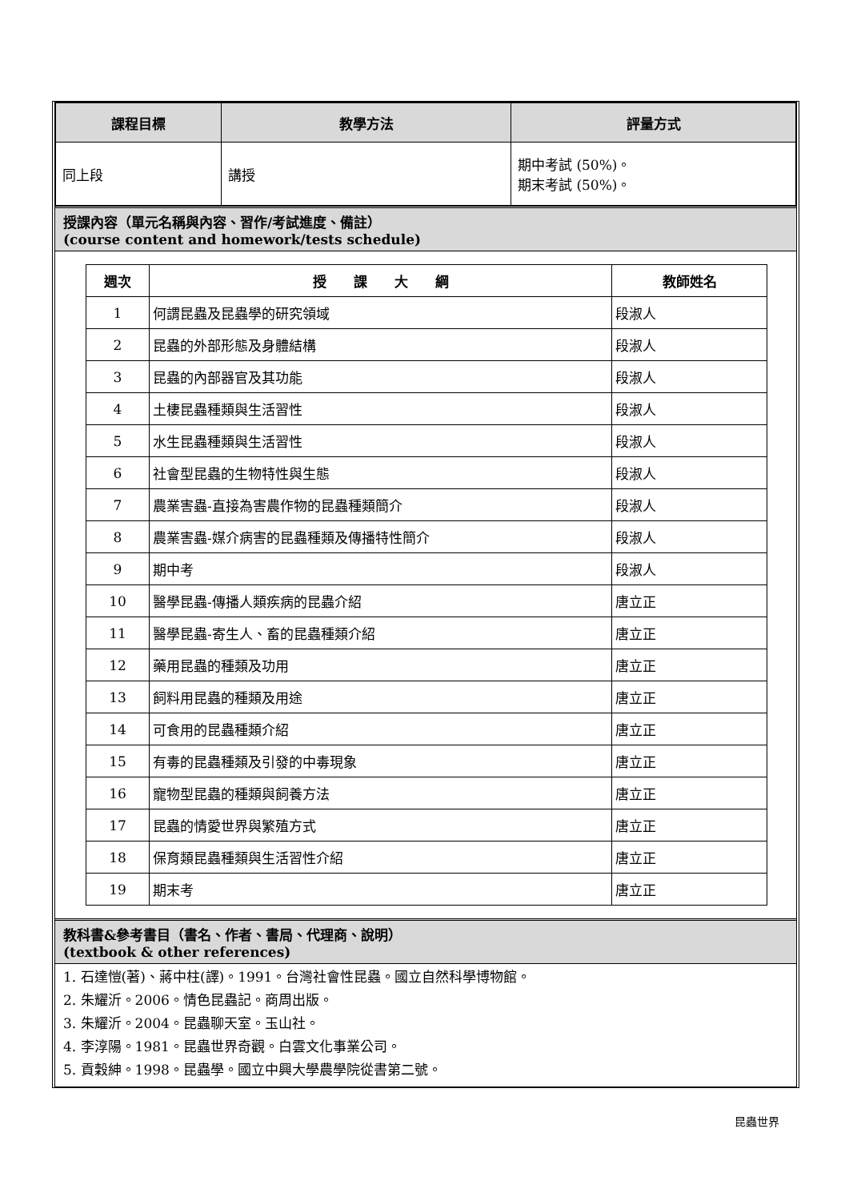| 課程目標 | 教學方法 | 評量方式 |
| --- | --- | --- |
| 同上段 | 講授 | 期中考試 (50%)。 期末考試 (50%)。 |
授課內容（單元名稱與內容、習作/考試進度、備註）
(course content and homework/tests schedule)
| 週次 | 授 課 大 綱 | 教師姓名 |
| --- | --- | --- |
| 1 | 何謂昆蟲及昆蟲學的研究領域 | 段淑人 |
| 2 | 昆蟲的外部形態及身體結構 | 段淑人 |
| 3 | 昆蟲的內部器官及其功能 | 段淑人 |
| 4 | 土棲昆蟲種類與生活習性 | 段淑人 |
| 5 | 水生昆蟲種類與生活習性 | 段淑人 |
| 6 | 社會型昆蟲的生物特性與生態 | 段淑人 |
| 7 | 農業害蟲-直接為害農作物的昆蟲種類簡介 | 段淑人 |
| 8 | 農業害蟲-媒介病害的昆蟲種類及傳播特性簡介 | 段淑人 |
| 9 | 期中考 | 段淑人 |
| 10 | 醫學昆蟲-傳播人類疾病的昆蟲介紹 | 唐立正 |
| 11 | 醫學昆蟲-寄生人、畜的昆蟲種類介紹 | 唐立正 |
| 12 | 藥用昆蟲的種類及功用 | 唐立正 |
| 13 | 飼料用昆蟲的種類及用途 | 唐立正 |
| 14 | 可食用的昆蟲種類介紹 | 唐立正 |
| 15 | 有毒的昆蟲種類及引發的中毒現象 | 唐立正 |
| 16 | 寵物型昆蟲的種類與飼養方法 | 唐立正 |
| 17 | 昆蟲的情愛世界與繁殖方式 | 唐立正 |
| 18 | 保育類昆蟲種類與生活習性介紹 | 唐立正 |
| 19 | 期末考 | 唐立正 |
教科書&參考書目（書名、作者、書局、代理商、說明）
(textbook & other references)
1. 石達愷(著)、蔣中柱(譯)。1991。台灣社會性昆蟲。國立自然科學博物館。
2. 朱耀沂。2006。情色昆蟲記。商周出版。
3. 朱耀沂。2004。昆蟲聊天室。玉山社。
4. 李淳陽。1981。昆蟲世界奇觀。白雲文化事業公司。
5. 貢穀紳。1998。昆蟲學。國立中興大學農學院從書第二號。
昆蟲世界